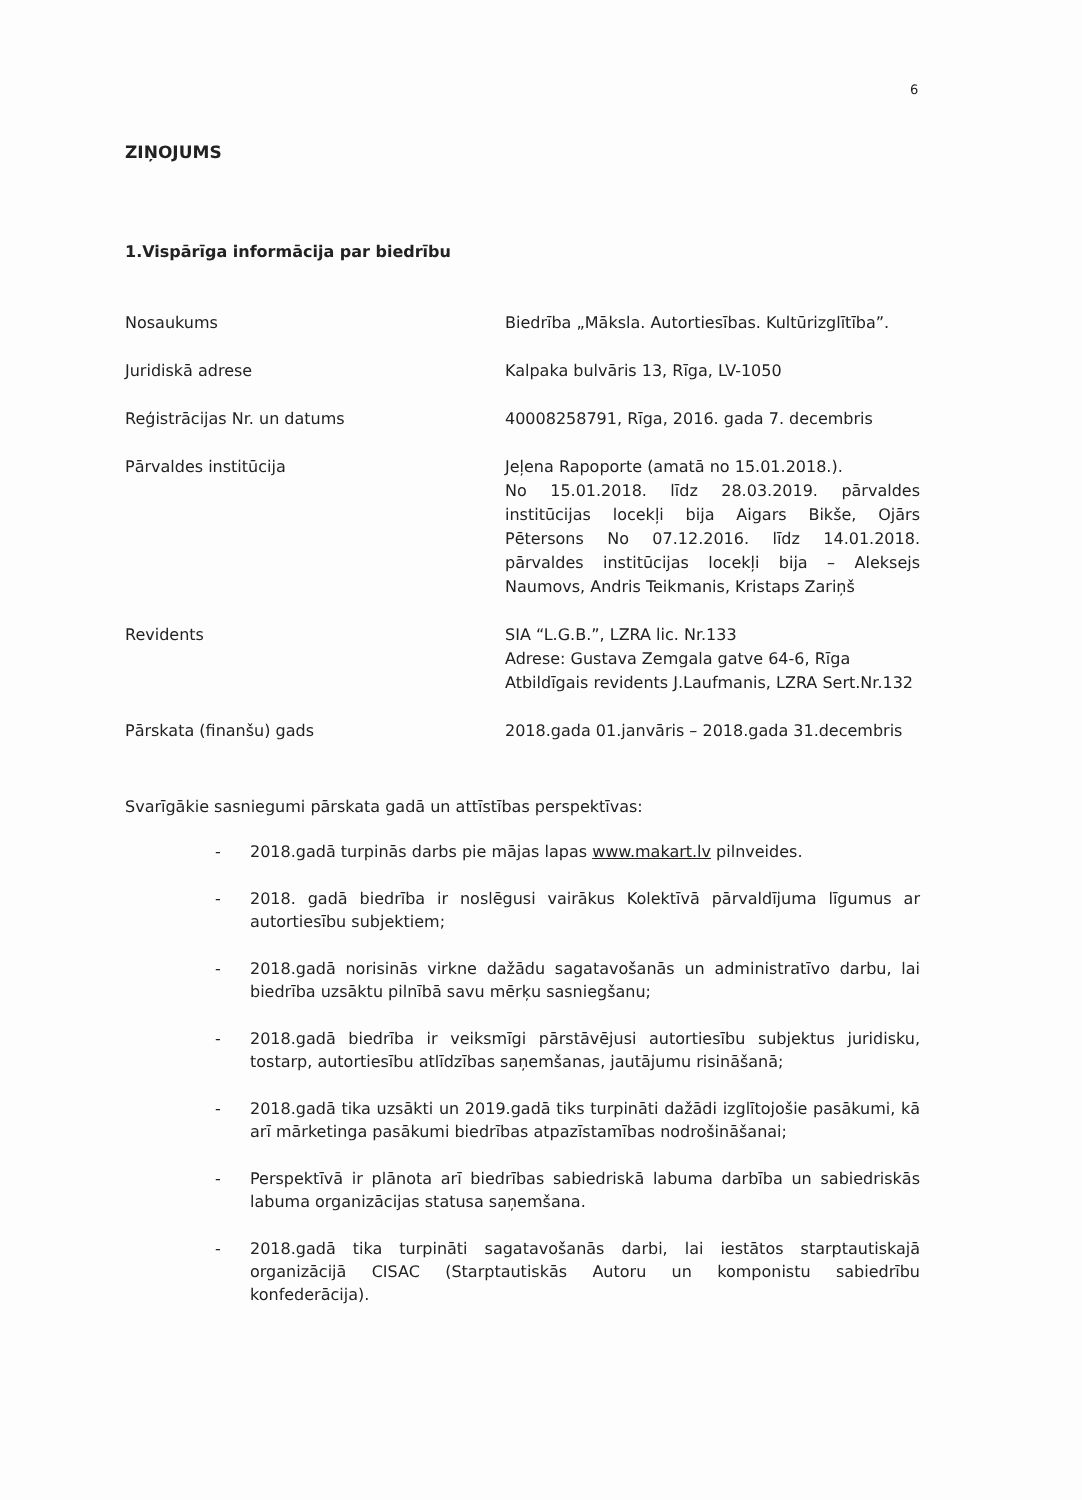6
ZIŅOJUMS
1.Vispārīga informācija par biedrību
| Nosaukums | Biedrība „Māksla. Autortiesības. Kultūrizglītība”. |
| Juridiskā adrese | Kalpaka bulvāris 13, Rīga, LV-1050 |
| Reģistrācijas Nr. un datums | 40008258791, Rīga, 2016. gada 7. decembris |
| Pārvaldes institūcija | Jeļena Rapoporte (amatā no 15.01.2018.). No 15.01.2018. līdz 28.03.2019. pārvaldes institūcijas locekļi bija Aigars Bikše, Ojārs Pētersons No 07.12.2016. līdz 14.01.2018. pārvaldes institūcijas locekļi bija – Aleksejs Naumovs, Andris Teikmanis, Kristaps Zariņš |
| Revidents | SIA “L.G.B.”, LZRA lic. Nr.133 Adrese: Gustava Zemgala gatve 64-6, Rīga Atbildīgais revidents J.Laufmanis, LZRA Sert.Nr.132 |
| Pārskata (finanšu) gads | 2018.gada 01.janvāris – 2018.gada 31.decembris |
Svarīgākie sasniegumi pārskata gadā un attīstības perspektīvas:
- 2018.gadā turpinās darbs pie mājas lapas www.makart.lv pilnveides.
- 2018. gadā biedrība ir noslēgusi vairākus Kolektīvā pārvaldījuma līgumus ar autortiesību subjektiem;
- 2018.gadā norisinās virkne dažādu sagatavošanās un administratīvo darbu, lai biedrība uzsāktu pilnībā savu mērķu sasniegšanu;
- 2018.gadā biedrība ir veiksmīgi pārstāvējusi autortiesību subjektus juridisku, tostarp, autortiesību atlīdzības saņemšanas, jautājumu risināšanā;
- 2018.gadā tika uzsākti un 2019.gadā tiks turpināti dažādi izglītojošie pasākumi, kā arī mārketinga pasākumi biedrības atpazīstamības nodrošināšanai;
- Perspektīvā ir plānota arī biedrības sabiedriskā labuma darbība un sabiedriskās labuma organizācijas statusa saņemšana.
- 2018.gadā tika turpināti sagatavošanās darbi, lai iestātos starptautiskajā organizācijā CISAC (Starptautiskās Autoru un komponistu sabiedrību konfederācija).